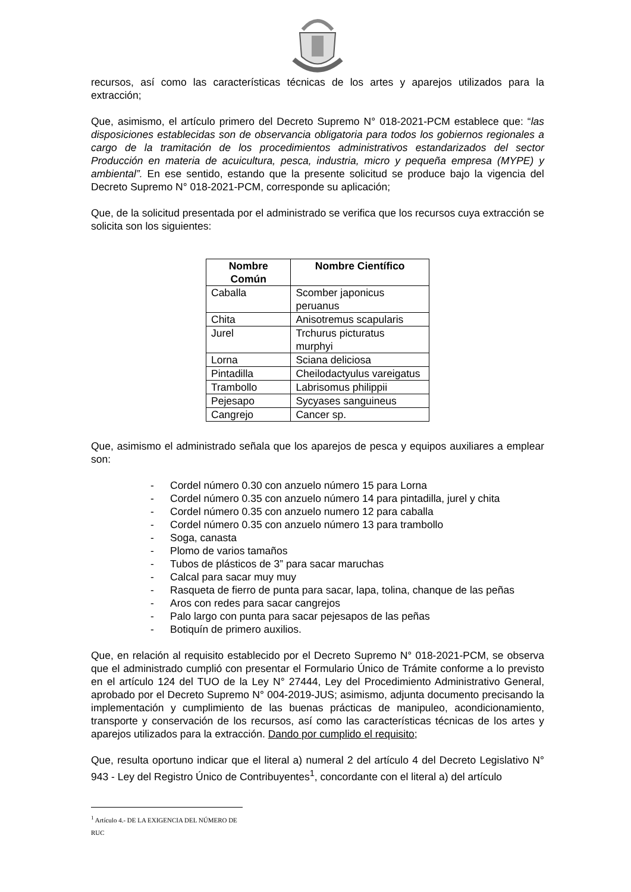recursos, así como las características técnicas de los artes y aparejos utilizados para la extracción;
Que, asimismo, el artículo primero del Decreto Supremo N° 018-2021-PCM establece que: “las disposiciones establecidas son de observancia obligatoria para todos los gobiernos regionales a cargo de la tramitación de los procedimientos administrativos estandarizados del sector Producción en materia de acuicultura, pesca, industria, micro y pequeña empresa (MYPE) y ambiental”. En ese sentido, estando que la presente solicitud se produce bajo la vigencia del Decreto Supremo N° 018-2021-PCM, corresponde su aplicación;
Que, de la solicitud presentada por el administrado se verifica que los recursos cuya extracción se solicita son los siguientes:
| Nombre Común | Nombre Científico |
| --- | --- |
| Caballa | Scomber japonicus peruanus |
| Chita | Anisotremus scapularis |
| Jurel | Trchurus picturatus murphyi |
| Lorna | Sciana deliciosa |
| Pintadilla | Cheilodactyulus vareigatus |
| Trambollo | Labrisomus philippii |
| Pejesapo | Sycyases sanguineus |
| Cangrejo | Cancer sp. |
Que, asimismo el administrado señala que los aparejos de pesca y equipos auxiliares a emplear son:
- Cordel número 0.30 con anzuelo número 15 para Lorna
- Cordel número 0.35 con anzuelo número 14 para pintadilla, jurel y chita
- Cordel número 0.35 con anzuelo numero 12 para caballa
- Cordel número 0.35 con anzuelo número 13 para trambollo
- Soga, canasta
- Plomo de varios tamaños
- Tubos de plásticos de 3” para sacar maruchas
- Calcal para sacar muy muy
- Rasqueta de fierro de punta para sacar, lapa, tolina, chanque de las peñas
- Aros con redes para sacar cangrejos
- Palo largo con punta para sacar pejesapos de las peñas
- Botiquín de primero auxilios.
Que, en relación al requisito establecido por el Decreto Supremo N° 018-2021-PCM, se observa que el administrado cumplió con presentar el Formulario Único de Trámite conforme a lo previsto en el artículo 124 del TUO de la Ley N° 27444, Ley del Procedimiento Administrativo General, aprobado por el Decreto Supremo N° 004-2019-JUS; asimismo, adjunta documento precisando la implementación y cumplimiento de las buenas prácticas de manipuleo, acondicionamiento, transporte y conservación de los recursos, así como las características técnicas de los artes y aparejos utilizados para la extracción. Dando por cumplido el requisito;
Que, resulta oportuno indicar que el literal a) numeral 2 del artículo 4 del Decreto Legislativo N° 943 - Ley del Registro Único de Contribuyentes<sup>1</sup>, concordante con el literal a) del artículo
<sup>1</sup> Artículo 4.- DE LA EXIGENCIA DEL NÚMERO DE RUC